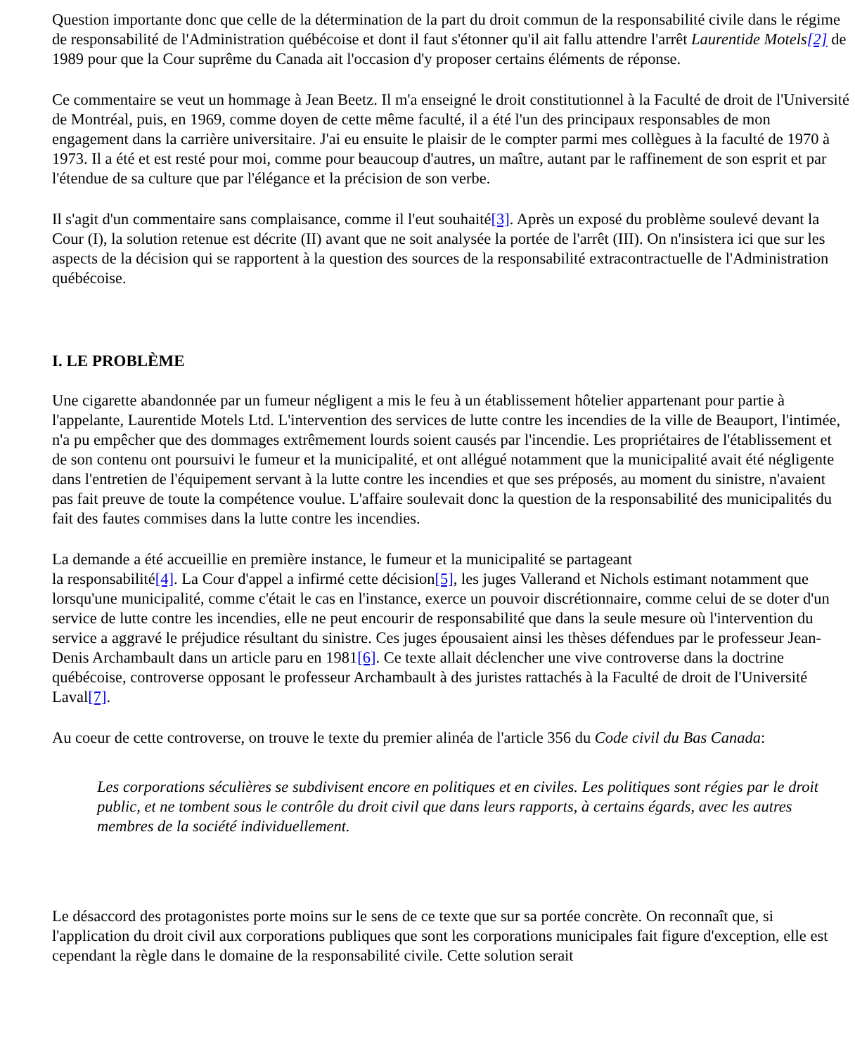Question importante donc que celle de la détermination de la part du droit commun de la responsabilité civile dans le régime de responsabilité de l'Administration québécoise et dont il faut s'étonner qu'il ait fallu attendre l'arrêt Laurentide Motels[2] de 1989 pour que la Cour suprême du Canada ait l'occasion d'y proposer certains éléments de réponse.
Ce commentaire se veut un hommage à Jean Beetz. Il m'a enseigné le droit constitutionnel à la Faculté de droit de l'Université de Montréal, puis, en 1969, comme doyen de cette même faculté, il a été l'un des principaux responsables de mon engagement dans la carrière universitaire. J'ai eu ensuite le plaisir de le compter parmi mes collègues à la faculté de 1970 à 1973. Il a été et est resté pour moi, comme pour beaucoup d'autres, un maître, autant par le raffinement de son esprit et par l'étendue de sa culture que par l'élégance et la précision de son verbe.
Il s'agit d'un commentaire sans complaisance, comme il l'eut souhaité[3]. Après un exposé du problème soulevé devant la Cour (I), la solution retenue est décrite (II) avant que ne soit analysée la portée de l'arrêt (III). On n'insistera ici que sur les aspects de la décision qui se rapportent à la question des sources de la responsabilité extracontractuelle de l'Administration québécoise.
I. LE PROBLÈME
Une cigarette abandonnée par un fumeur négligent a mis le feu à un établissement hôtelier appartenant pour partie à l'appelante, Laurentide Motels Ltd. L'intervention des services de lutte contre les incendies de la ville de Beauport, l'intimée, n'a pu empêcher que des dommages extrêmement lourds soient causés par l'incendie. Les propriétaires de l'établissement et de son contenu ont poursuivi le fumeur et la municipalité, et ont allégué notamment que la municipalité avait été négligente dans l'entretien de l'équipement servant à la lutte contre les incendies et que ses préposés, au moment du sinistre, n'avaient pas fait preuve de toute la compétence voulue. L'affaire soulevait donc la question de la responsabilité des municipalités du fait des fautes commises dans la lutte contre les incendies.
La demande a été accueillie en première instance, le fumeur et la municipalité se partageant
la responsabilité[4]. La Cour d'appel a infirmé cette décision[5], les juges Vallerand et Nichols estimant notamment que lorsqu'une municipalité, comme c'était le cas en l'instance, exerce un pouvoir discrétionnaire, comme celui de se doter d'un service de lutte contre les incendies, elle ne peut encourir de responsabilité que dans la seule mesure où l'intervention du service a aggravé le préjudice résultant du sinistre. Ces juges épousaient ainsi les thèses défendues par le professeur Jean-Denis Archambault dans un article paru en 1981[6]. Ce texte allait déclencher une vive controverse dans la doctrine québécoise, controverse opposant le professeur Archambault à des juristes rattachés à la Faculté de droit de l'Université Laval[7].
Au coeur de cette controverse, on trouve le texte du premier alinéa de l'article 356 du Code civil du Bas Canada:
Les corporations séculières se subdivisent encore en politiques et en civiles. Les politiques sont régies par le droit public, et ne tombent sous le contrôle du droit civil que dans leurs rapports, à certains égards, avec les autres membres de la société individuellement.
Le désaccord des protagonistes porte moins sur le sens de ce texte que sur sa portée concrète. On reconnaît que, si l'application du droit civil aux corporations publiques que sont les corporations municipales fait figure d'exception, elle est cependant la règle dans le domaine de la responsabilité civile. Cette solution serait